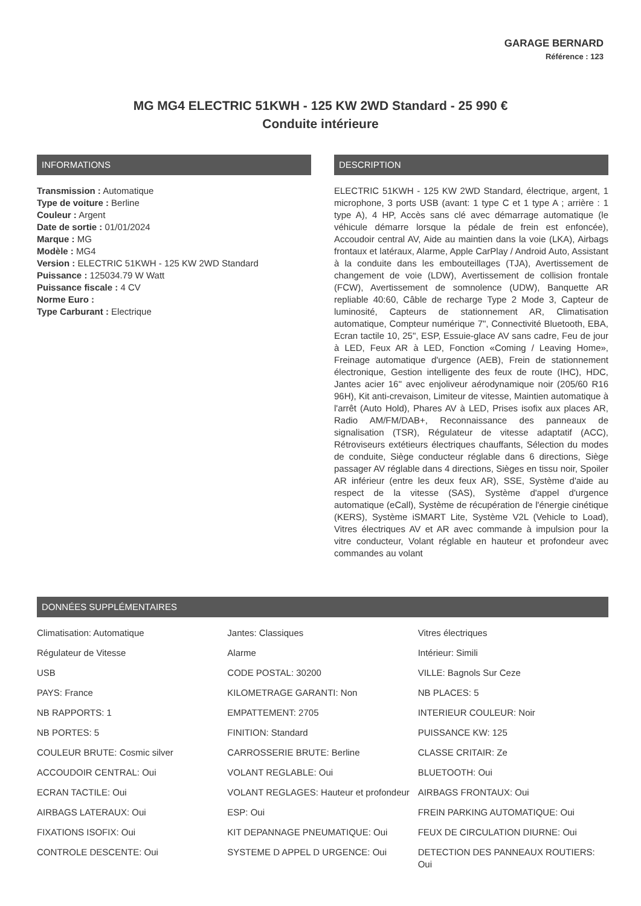GARAGE BERNARD
Référence : 123
MG MG4 ELECTRIC 51KWH - 125 KW 2WD Standard - 25 990 €
Conduite intérieure
INFORMATIONS
Transmission : Automatique
Type de voiture : Berline
Couleur : Argent
Date de sortie : 01/01/2024
Marque : MG
Modèle : MG4
Version : ELECTRIC 51KWH - 125 KW 2WD Standard
Puissance : 125034.79 W Watt
Puissance fiscale : 4 CV
Norme Euro :
Type Carburant : Electrique
DESCRIPTION
ELECTRIC 51KWH - 125 KW 2WD Standard, électrique, argent, 1 microphone, 3 ports USB (avant: 1 type C et 1 type A ; arrière : 1 type A), 4 HP, Accès sans clé avec démarrage automatique (le véhicule démarre lorsque la pédale de frein est enfoncée), Accoudoir central AV, Aide au maintien dans la voie (LKA), Airbags frontaux et latéraux, Alarme, Apple CarPlay / Android Auto, Assistant à la conduite dans les embouteillages (TJA), Avertissement de changement de voie (LDW), Avertissement de collision frontale (FCW), Avertissement de somnolence (UDW), Banquette AR repliable 40:60, Câble de recharge Type 2 Mode 3, Capteur de luminosité, Capteurs de stationnement AR, Climatisation automatique, Compteur numérique 7", Connectivité Bluetooth, EBA, Ecran tactile 10, 25", ESP, Essuie-glace AV sans cadre, Feu de jour à LED, Feux AR à LED, Fonction «Coming / Leaving Home», Freinage automatique d'urgence (AEB), Frein de stationnement électronique, Gestion intelligente des feux de route (IHC), HDC, Jantes acier 16'' avec enjoliveur aérodynamique noir (205/60 R16 96H), Kit anti-crevaison, Limiteur de vitesse, Maintien automatique à l'arrêt (Auto Hold), Phares AV à LED, Prises isofix aux places AR, Radio AM/FM/DAB+, Reconnaissance des panneaux de signalisation (TSR), Régulateur de vitesse adaptatif (ACC), Rétroviseurs extétieurs électriques chauffants, Sélection du modes de conduite, Siège conducteur réglable dans 6 directions, Siège passager AV réglable dans 4 directions, Sièges en tissu noir, Spoiler AR inférieur (entre les deux feux AR), SSE, Système d'aide au respect de la vitesse (SAS), Système d'appel d'urgence automatique (eCall), Système de récupération de l'énergie cinétique (KERS), Système iSMART Lite, Système V2L (Vehicle to Load), Vitres électriques AV et AR avec commande à impulsion pour la vitre conducteur, Volant réglable en hauteur et profondeur avec commandes au volant
DONNÉES SUPPLÉMENTAIRES
| Climatisation: Automatique | Jantes: Classiques | Vitres électriques |
| Régulateur de Vitesse | Alarme | Intérieur: Simili |
| USB | CODE POSTAL: 30200 | VILLE: Bagnols Sur Ceze |
| PAYS: France | KILOMETRAGE GARANTI: Non | NB PLACES: 5 |
| NB RAPPORTS: 1 | EMPATTEMENT: 2705 | INTERIEUR COULEUR: Noir |
| NB PORTES: 5 | FINITION: Standard | PUISSANCE KW: 125 |
| COULEUR BRUTE: Cosmic silver | CARROSSERIE BRUTE: Berline | CLASSE CRITAIR: Ze |
| ACCOUDOIR CENTRAL: Oui | VOLANT REGLABLE: Oui | BLUETOOTH: Oui |
| ECRAN TACTILE: Oui | VOLANT REGLAGES: Hauteur et profondeur | AIRBAGS FRONTAUX: Oui |
| AIRBAGS LATERAUX: Oui | ESP: Oui | FREIN PARKING AUTOMATIQUE: Oui |
| FIXATIONS ISOFIX: Oui | KIT DEPANNAGE PNEUMATIQUE: Oui | FEUX DE CIRCULATION DIURNE: Oui |
| CONTROLE DESCENTE: Oui | SYSTEME D APPEL D URGENCE: Oui | DETECTION DES PANNEAUX ROUTIERS: Oui |